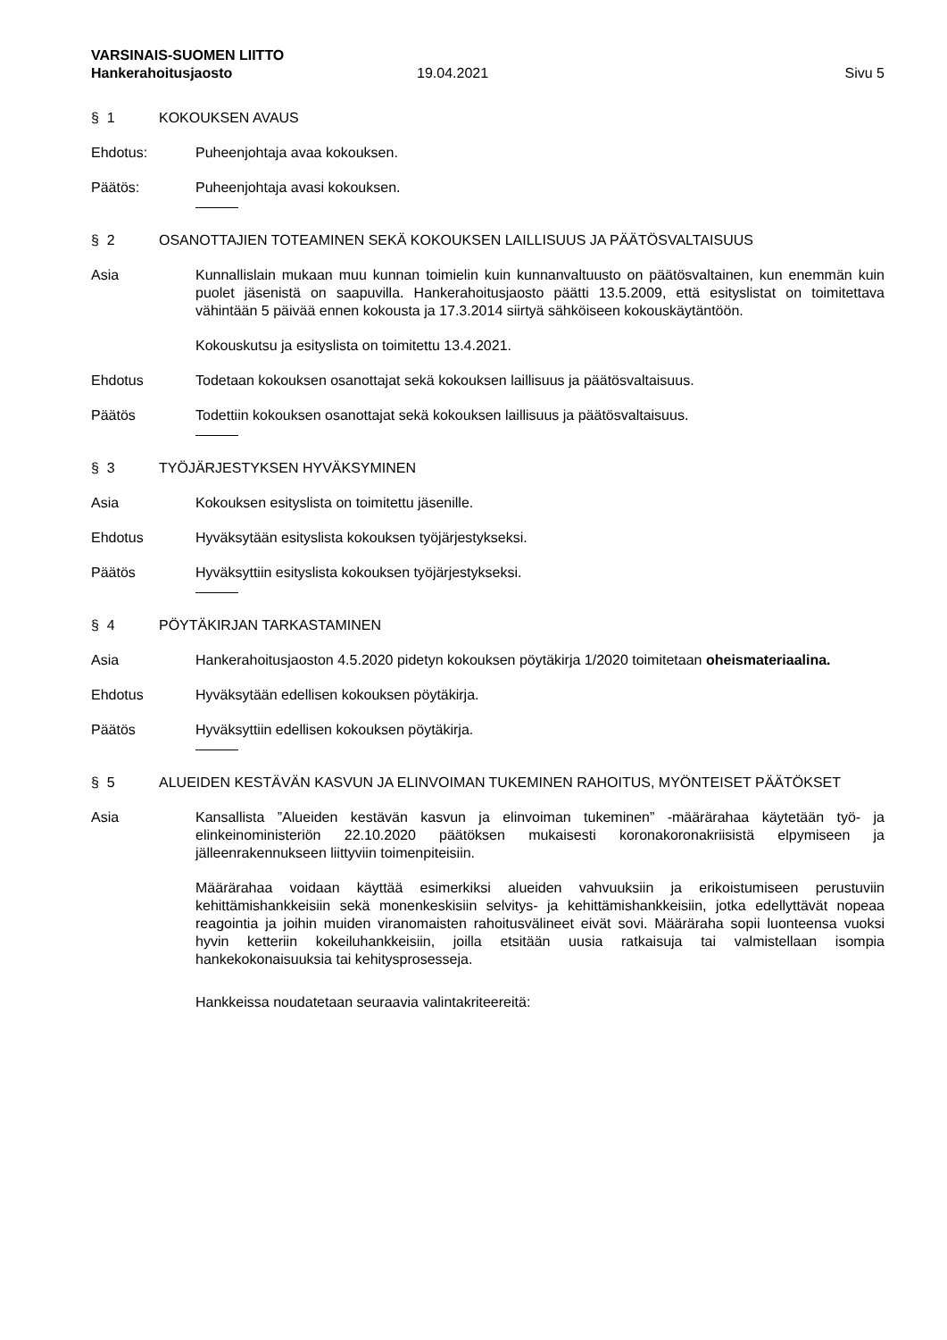VARSINAIS-SUOMEN LIITTO
Hankerahoitusjaosto 19.04.2021 Sivu 5
§ 1 KOKOUKSEN AVAUS
Ehdotus: Puheenjohtaja avaa kokouksen.
Päätös: Puheenjohtaja avasi kokouksen.
§ 2 OSANOTTAJIEN TOTEAMINEN SEKÄ KOKOUKSEN LAILLISUUS JA PÄÄTÖSVALTAISUUS
Asia Kunnallislain mukaan muu kunnan toimielin kuin kunnanvaltuusto on päätösvaltainen, kun enemmän kuin puolet jäsenistä on saapuvilla. Hankerahoitusjaosto päätti 13.5.2009, että esityslistat on toimitettava vähintään 5 päivää ennen kokousta ja 17.3.2014 siirtyä sähköiseen kokouskäytäntöön.
Kokouskutsu ja esityslista on toimitettu 13.4.2021.
Ehdotus Todetaan kokouksen osanottajat sekä kokouksen laillisuus ja päätösvaltaisuus.
Päätös Todettiin kokouksen osanottajat sekä kokouksen laillisuus ja päätösvaltaisuus.
§ 3 TYÖJÄRJESTYKSEN HYVÄKSYMINEN
Asia Kokouksen esityslista on toimitettu jäsenille.
Ehdotus Hyväksytään esityslista kokouksen työjärjestykseksi.
Päätös Hyväksyttiin esityslista kokouksen työjärjestykseksi.
§ 4 PÖYTÄKIRJAN TARKASTAMINEN
Asia Hankerahoitusjaoston 4.5.2020 pidetyn kokouksen pöytäkirja 1/2020 toimitetaan oheismateriaalina.
Ehdotus Hyväksytään edellisen kokouksen pöytäkirja.
Päätös Hyväksyttiin edellisen kokouksen pöytäkirja.
§ 5 ALUEIDEN KESTÄVÄN KASVUN JA ELINVOIMAN TUKEMINEN RAHOITUS, MYÖNTEISET PÄÄTÖKSET
Asia Kansallista ”Alueiden kestävän kasvun ja elinvoiman tukeminen” -määrärahaa käytetään työ- ja elinkeinoministeriön 22.10.2020 päätöksen mukaisesti koronakoronakriisistä elpymiseen ja jälleenrakennukseen liittyviin toimenpiteisiin.
Määrärahaa voidaan käyttää esimerkiksi alueiden vahvuuksiin ja erikoistumiseen perustuviin kehittämishankkeisiin sekä monenkeskisiin selvitys- ja kehittämishankkeisiin, jotka edellyttävät nopeaa reagointia ja joihin muiden viranomaisten rahoitusvälineet eivät sovi. Määräraha sopii luonteensa vuoksi hyvin ketteriin kokeiluhankkeisiin, joilla etsitään uusia ratkaisuja tai valmistellaan isompia hankekokonaisuuksia tai kehitysprosesseja.
Hankkeissa noudatetaan seuraavia valintakriteereitä: